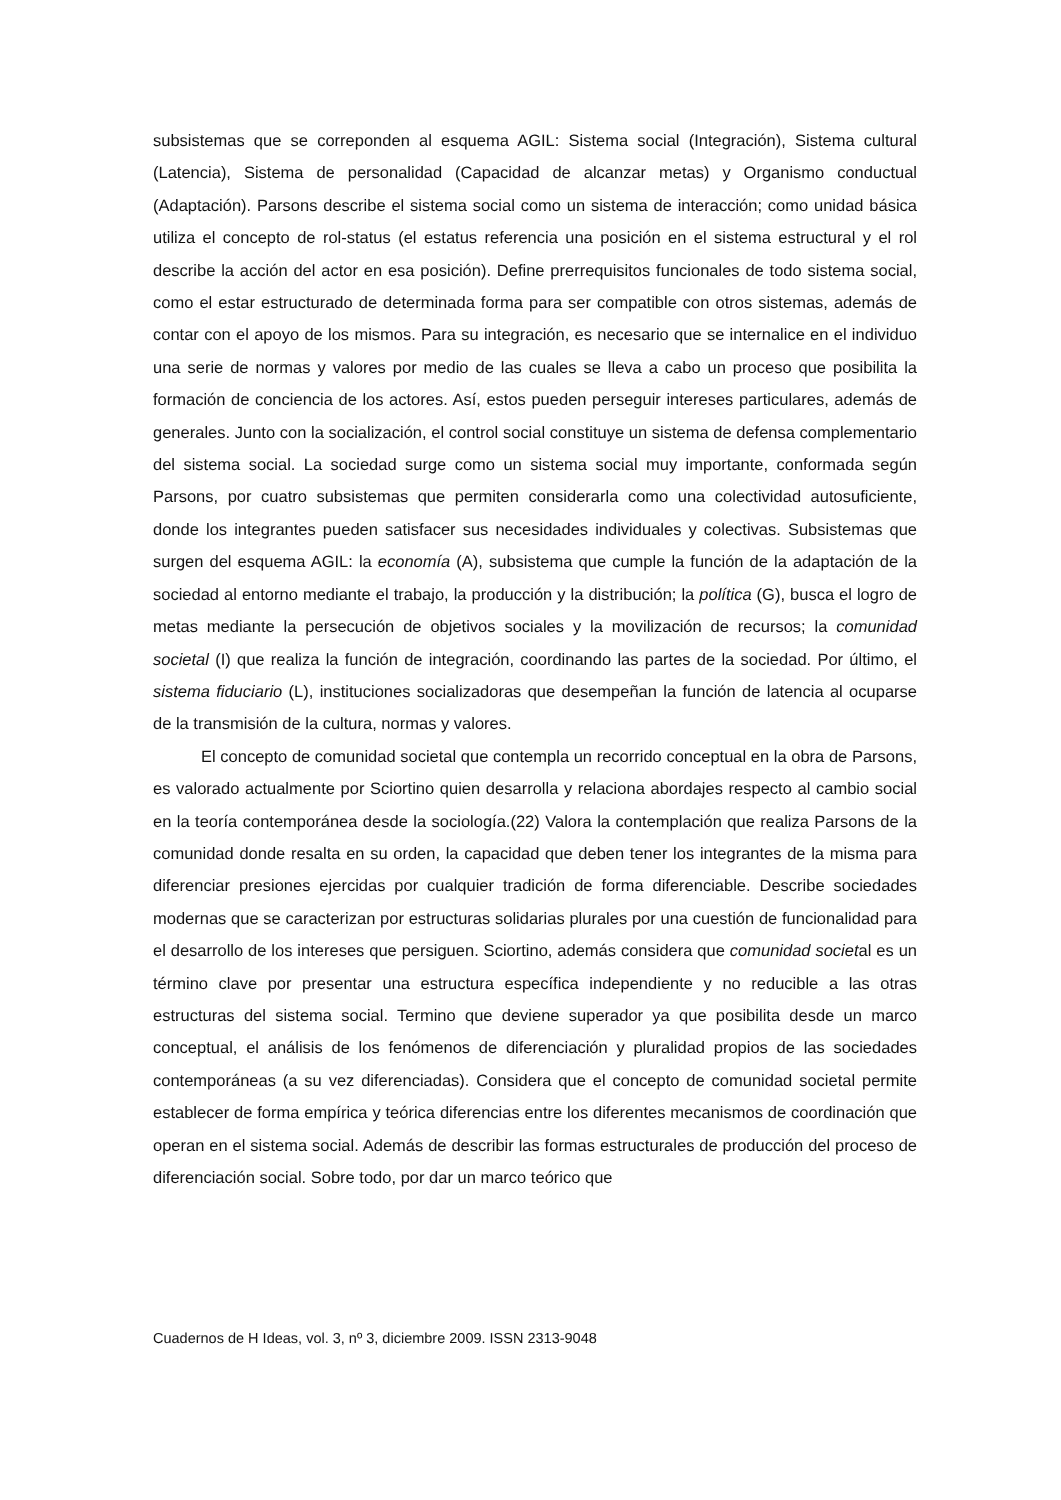subsistemas que se correponden al esquema AGIL: Sistema social (Integración), Sistema cultural (Latencia), Sistema de personalidad (Capacidad de alcanzar metas) y Organismo conductual (Adaptación). Parsons describe el sistema social como un sistema de interacción; como unidad básica utiliza el concepto de rol-status (el estatus referencia una posición en el sistema estructural y el rol describe la acción del actor en esa posición). Define prerrequisitos funcionales de todo sistema social, como el estar estructurado de determinada forma para ser compatible con otros sistemas, además de contar con el apoyo de los mismos. Para su integración, es necesario que se internalice en el individuo una serie de normas y valores por medio de las cuales se lleva a cabo un proceso que posibilita la formación de conciencia de los actores. Así, estos pueden perseguir intereses particulares, además de generales. Junto con la socialización, el control social constituye un sistema de defensa complementario del sistema social. La sociedad surge como un sistema social muy importante, conformada según Parsons, por cuatro subsistemas que permiten considerarla como una colectividad autosuficiente, donde los integrantes pueden satisfacer sus necesidades individuales y colectivas. Subsistemas que surgen del esquema AGIL: la economía (A), subsistema que cumple la función de la adaptación de la sociedad al entorno mediante el trabajo, la producción y la distribución; la política (G), busca el logro de metas mediante la persecución de objetivos sociales y la movilización de recursos; la comunidad societal (I) que realiza la función de integración, coordinando las partes de la sociedad. Por último, el sistema fiduciario (L), instituciones socializadoras que desempeñan la función de latencia al ocuparse de la transmisión de la cultura, normas y valores.
El concepto de comunidad societal que contempla un recorrido conceptual en la obra de Parsons, es valorado actualmente por Sciortino quien desarrolla y relaciona abordajes respecto al cambio social en la teoría contemporánea desde la sociología.(22) Valora la contemplación que realiza Parsons de la comunidad donde resalta en su orden, la capacidad que deben tener los integrantes de la misma para diferenciar presiones ejercidas por cualquier tradición de forma diferenciable. Describe sociedades modernas que se caracterizan por estructuras solidarias plurales por una cuestión de funcionalidad para el desarrollo de los intereses que persiguen. Sciortino, además considera que comunidad societal es un término clave por presentar una estructura específica independiente y no reducible a las otras estructuras del sistema social. Termino que deviene superador ya que posibilita desde un marco conceptual, el análisis de los fenómenos de diferenciación y pluralidad propios de las sociedades contemporáneas (a su vez diferenciadas). Considera que el concepto de comunidad societal permite establecer de forma empírica y teórica diferencias entre los diferentes mecanismos de coordinación que operan en el sistema social. Además de describir las formas estructurales de producción del proceso de diferenciación social. Sobre todo, por dar un marco teórico que
Cuadernos de H Ideas, vol. 3, nº 3, diciembre 2009. ISSN 2313-9048